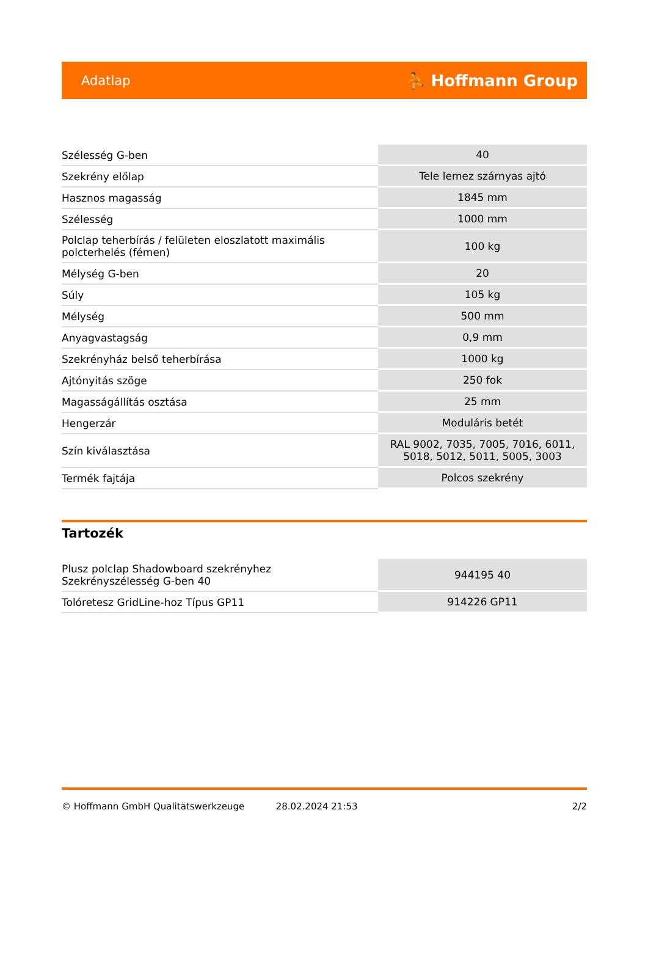Adatlap ⛹ Hoffmann Group
| Szélesség G-ben | 40 |
| Szekrény előlap | Tele lemez szárnyas ajtó |
| Hasznos magasság | 1845 mm |
| Szélesség | 1000 mm |
| Polclap teherbírás / felületen eloszlatott maximális polcterhelés (fémen) | 100 kg |
| Mélység G-ben | 20 |
| Súly | 105 kg |
| Mélység | 500 mm |
| Anyagvastagság | 0,9 mm |
| Szekrényház belső teherbírása | 1000 kg |
| Ajtónyitás szöge | 250 fok |
| Magasságállítás osztása | 25 mm |
| Hengerzár | Moduláris betét |
| Szín kiválasztása | RAL 9002, 7035, 7005, 7016, 6011, 5018, 5012, 5011, 5005, 3003 |
| Termék fajtája | Polcos szekrény |
Tartozék
| Plusz polclap Shadowboard szekrényhez Szekrényszélesség G-ben 40 | 944195 40 |
| Tolóretesz GridLine-hoz Típus GP11 | 914226 GP11 |
© Hoffmann GmbH Qualitätswerkzeuge 28.02.2024 21:53 2/2